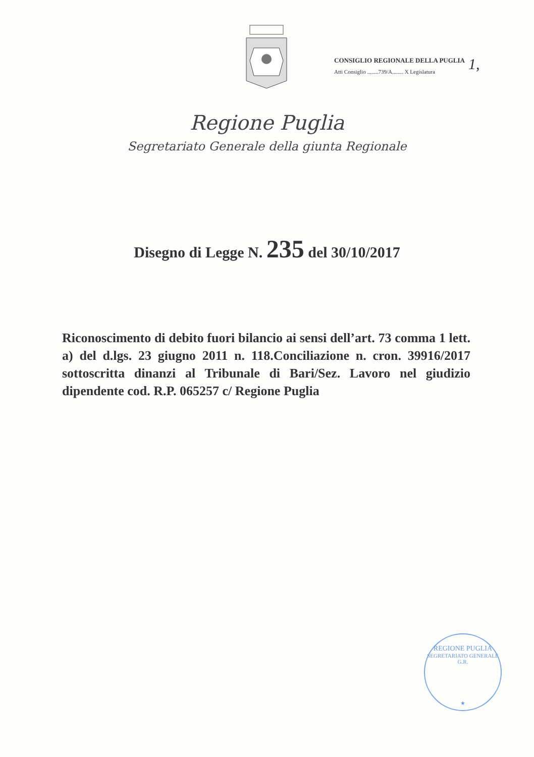CONSIGLIO REGIONALE DELLA PUGLIA
Atti Consiglio ........739/A........ X Legislatura
1,
Regione Puglia
Segretariato Generale della giunta Regionale
Disegno di Legge N. 235 del 30/10/2017
Riconoscimento di debito fuori bilancio ai sensi dell’art. 73 comma 1 lett. a) del d.lgs. 23 giugno 2011 n. 118.Conciliazione n. cron. 39916/2017 sottoscritta dinanzi al Tribunale di Bari/Sez. Lavoro nel giudizio dipendente cod. R.P. 065257 c/ Regione Puglia
REGIONE PUGLIA
SEGRETARIATO GENERALE G.R.
★